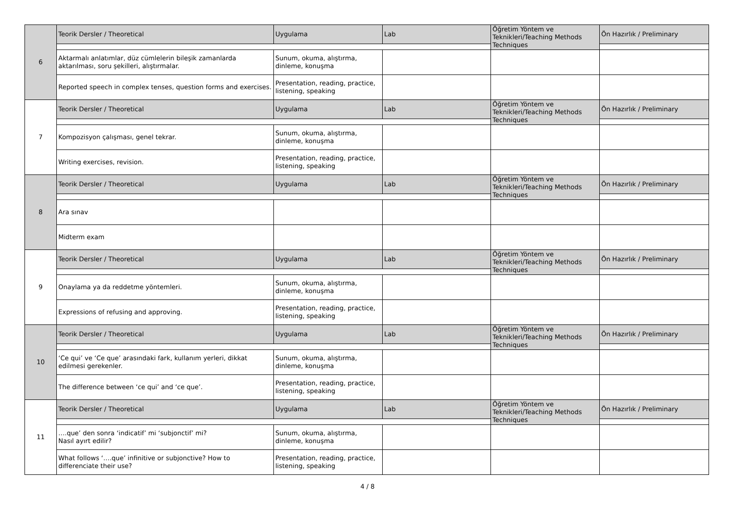| 6 | Teorik Dersler / Theoretical | Uygulama | Lab | Öğretim Yöntem ve Teknikleri/Teaching Methods Techniques | Ön Hazırlık / Preliminary |
| | Aktarmalı anlatımlar, düz cümlelerin bileşik zamanlarda aktarılması, soru şekilleri, alıştırmalar. | Sunum, okuma, alıştırma, dinleme, konuşma | | | |
| | Reported speech in complex tenses, question forms and exercises. | Presentation, reading, practice, listening, speaking | | | |
| 7 | Teorik Dersler / Theoretical | Uygulama | Lab | Öğretim Yöntem ve Teknikleri/Teaching Methods Techniques | Ön Hazırlık / Preliminary |
| | Kompozisyon çalışması, genel tekrar. | Sunum, okuma, alıştırma, dinleme, konuşma | | | |
| | Writing exercises, revision. | Presentation, reading, practice, listening, speaking | | | |
| 8 | Teorik Dersler / Theoretical | Uygulama | Lab | Öğretim Yöntem ve Teknikleri/Teaching Methods Techniques | Ön Hazırlık / Preliminary |
| | Ara sınav | | | | |
| | Midterm exam | | | | |
| 9 | Teorik Dersler / Theoretical | Uygulama | Lab | Öğretim Yöntem ve Teknikleri/Teaching Methods Techniques | Ön Hazırlık / Preliminary |
| | Onaylama ya da reddetme yöntemleri. | Sunum, okuma, alıştırma, dinleme, konuşma | | | |
| | Expressions of refusing and approving. | Presentation, reading, practice, listening, speaking | | | |
| 10 | Teorik Dersler / Theoretical | Uygulama | Lab | Öğretim Yöntem ve Teknikleri/Teaching Methods Techniques | Ön Hazırlık / Preliminary |
| | ‘Ce qui’ ve ‘Ce que’ arasındaki fark, kullanım yerleri, dikkat edilmesi gerekenler. | Sunum, okuma, alıştırma, dinleme, konuşma | | | |
| | The difference between ‘ce qui’ and ‘ce que’. | Presentation, reading, practice, listening, speaking | | | |
| 11 | Teorik Dersler / Theoretical | Uygulama | Lab | Öğretim Yöntem ve Teknikleri/Teaching Methods Techniques | Ön Hazırlık / Preliminary |
| | ….que’ den sonra ‘indicatif’ mi ‘subjonctif’ mi? Nasıl ayırt edilir? | Sunum, okuma, alıştırma, dinleme, konuşma | | | |
| | What follows ‘….que’ infinitive or subjonctive? How to differenciate their use? | Presentation, reading, practice, listening, speaking | | | |
4 / 8